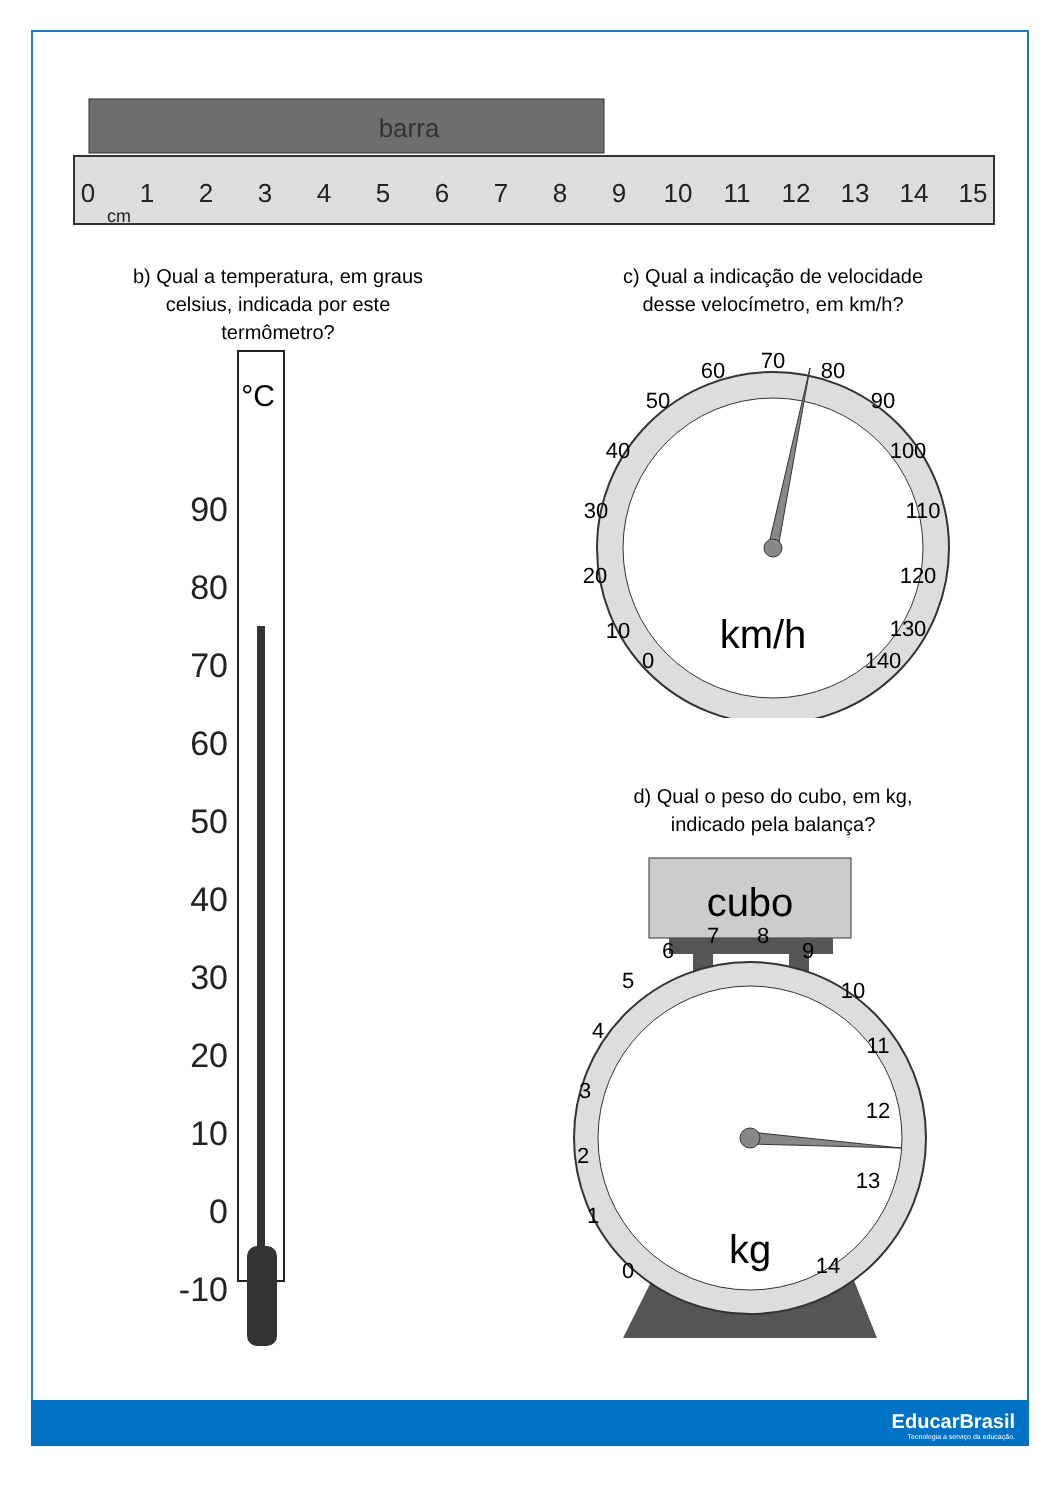barra
0
1
2
3
4
5
6
7
8
9
10
11
12
13
14
15
cm
b) Qual a temperatura, em graus
celsius, indicada por este
termômetro?
°C
90
80
70
60
50
40
30
20
10
0
-10
c) Qual a indicação de velocidade
desse velocímetro, em km/h?
0
10
20
30
40
50
60
70
80
90
100
110
120
130
140
km/h
d) Qual o peso do cubo, em kg,
indicado pela balança?
cubo
0
1
2
3
4
5
6
7
8
9
10
11
12
13
14
kg
EducarBrasil
Tecnologia a serviço da educação.